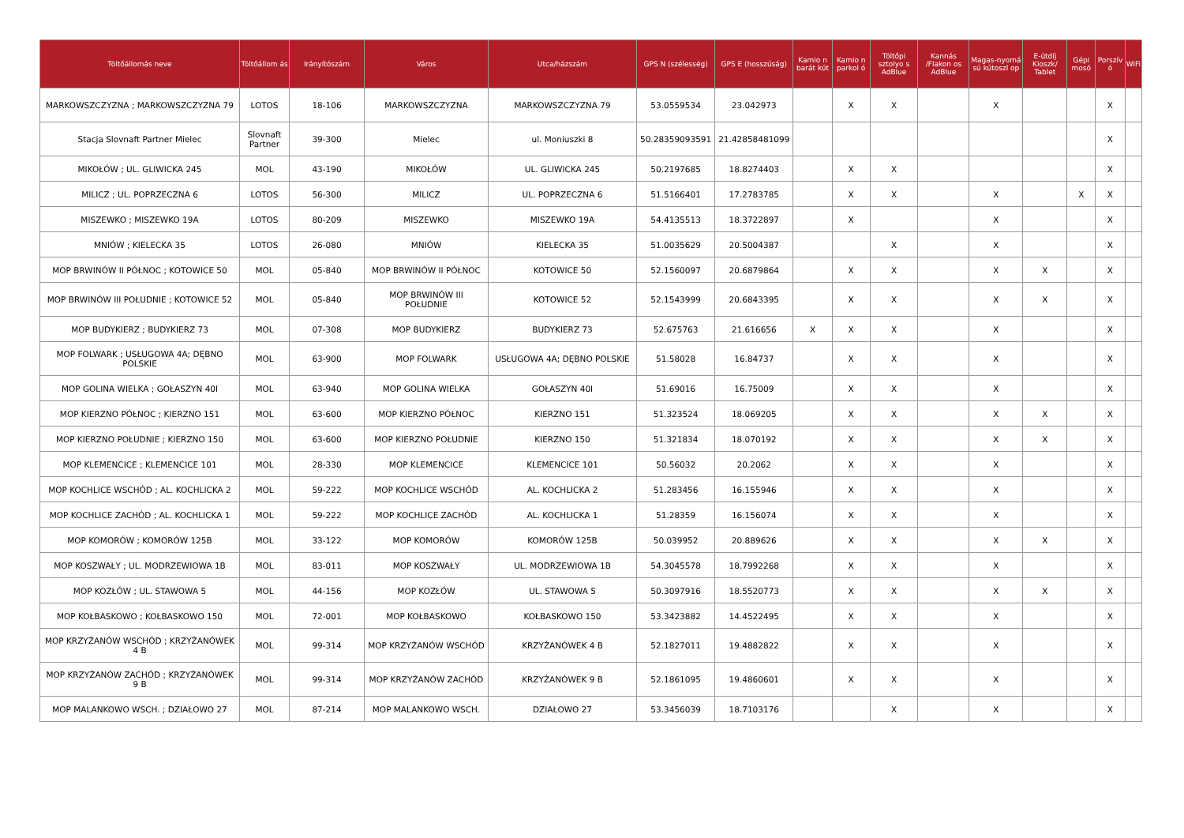| Töltőállomás neve | Töltőállom ás | Irányítószám | Város | Utca/házszám | GPS N (szélesség) | GPS E (hosszúság) | Kamio n barát kút | Kamio n parkol ó | Töltőpi sztolyo s AdBlue | Kannás /Flakon os AdBlue | Magas-nyomá sú kútoszl op | E-útdíj Kioszk/ Tablet | Gépi mosó | Porszív ó | WiFi |
| --- | --- | --- | --- | --- | --- | --- | --- | --- | --- | --- | --- | --- | --- | --- | --- |
| MARKOWSZCZYZNA ; MARKOWSZCZYZNA 79 | LOTOS | 18-106 | MARKOWSZCZYZNA | MARKOWSZCZYZNA 79 | 53.0559534 | 23.042973 | | X | X | | X | | | X | |
| Stacja Slovnaft Partner Mielec | Slovnaft Partner | 39-300 | Mielec | ul. Moniuszki 8 | 50.28359093591 | 21.42858481099 | | | | | | | | X | |
| MIKOŁÓW ; UL. GLIWICKA 245 | MOL | 43-190 | MIKOŁÓW | UL. GLIWICKA 245 | 50.2197685 | 18.8274403 | | X | X | | | | | X | |
| MILICZ ; UL. POPRZECZNA 6 | LOTOS | 56-300 | MILICZ | UL. POPRZECZNA 6 | 51.5166401 | 17.2783785 | | X | X | | X | | X | X | |
| MISZEWKO ; MISZEWKO 19A | LOTOS | 80-209 | MISZEWKO | MISZEWKO 19A | 54.4135513 | 18.3722897 | | X | | | X | | | X | |
| MNIÓW ; KIELECKA 35 | LOTOS | 26-080 | MNIÓW | KIELECKA 35 | 51.0035629 | 20.5004387 | | | X | | X | | | X | |
| MOP BRWINÓW II PÓŁNOC ; KOTOWICE 50 | MOL | 05-840 | MOP BRWINÓW II PÓŁNOC | KOTOWICE 50 | 52.1560097 | 20.6879864 | | X | X | | X | X | | X | |
| MOP BRWINÓW III POŁUDNIE ; KOTOWICE 52 | MOL | 05-840 | MOP BRWINÓW III POŁUDNIE | KOTOWICE 52 | 52.1543999 | 20.6843395 | | X | X | | X | X | | X | |
| MOP BUDYKIERZ ; BUDYKIERZ 73 | MOL | 07-308 | MOP BUDYKIERZ | BUDYKIERZ 73 | 52.675763 | 21.616656 | X | X | X | | X | | | X | |
| MOP FOLWARK ; USŁUGOWA 4A; DĘBNO POLSKIE | MOL | 63-900 | MOP FOLWARK | USŁUGOWA 4A; DĘBNO POLSKIE | 51.58028 | 16.84737 | | X | X | | X | | | X | |
| MOP GOLINA WIELKA ; GOŁASZYN 40I | MOL | 63-940 | MOP GOLINA WIELKA | GOŁASZYN 40I | 51.69016 | 16.75009 | | X | X | | X | | | X | |
| MOP KIERZNO PÓŁNOC ; KIERZNO 151 | MOL | 63-600 | MOP KIERZNO PÓŁNOC | KIERZNO 151 | 51.323524 | 18.069205 | | X | X | | X | X | | X | |
| MOP KIERZNO POŁUDNIE ; KIERZNO 150 | MOL | 63-600 | MOP KIERZNO POŁUDNIE | KIERZNO 150 | 51.321834 | 18.070192 | | X | X | | X | X | | X | |
| MOP KLEMENCICE ; KLEMENCICE 101 | MOL | 28-330 | MOP KLEMENCICE | KLEMENCICE 101 | 50.56032 | 20.2062 | | X | X | | X | | | X | |
| MOP KOCHLICE WSCHÓD ; AL. KOCHLICKA 2 | MOL | 59-222 | MOP KOCHLICE WSCHÓD | AL. KOCHLICKA 2 | 51.283456 | 16.155946 | | X | X | | X | | | X | |
| MOP KOCHLICE ZACHÓD ; AL. KOCHLICKA 1 | MOL | 59-222 | MOP KOCHLICE ZACHÓD | AL. KOCHLICKA 1 | 51.28359 | 16.156074 | | X | X | | X | | | X | |
| MOP KOMORÓW ; KOMORÓW 125B | MOL | 33-122 | MOP KOMORÓW | KOMORÓW 125B | 50.039952 | 20.889626 | | X | X | | X | X | | X | |
| MOP KOSZWAŁY ; UL. MODRZEWIOWA 1B | MOL | 83-011 | MOP KOSZWAŁY | UL. MODRZEWIOWA 1B | 54.3045578 | 18.7992268 | | X | X | | X | | | X | |
| MOP KOZŁÓW ; UL. STAWOWA 5 | MOL | 44-156 | MOP KOZŁÓW | UL. STAWOWA 5 | 50.3097916 | 18.5520773 | | X | X | | X | X | | X | |
| MOP KOŁBASKOWO ; KOŁBASKOWO 150 | MOL | 72-001 | MOP KOŁBASKOWO | KOŁBASKOWO 150 | 53.3423882 | 14.4522495 | | X | X | | X | | | X | |
| MOP KRZYŻANÓW WSCHÓD ; KRZYŻANÓWEK 4 B | MOL | 99-314 | MOP KRZYŻANÓW WSCHÓD | KRZYŻANÓWEK 4 B | 52.1827011 | 19.4882822 | | X | X | | X | | | X | |
| MOP KRZYŻANÓW ZACHÓD ; KRZYŻANÓWEK 9 B | MOL | 99-314 | MOP KRZYŻANÓW ZACHÓD | KRZYŻANÓWEK 9 B | 52.1861095 | 19.4860601 | | X | X | | X | | | X | |
| MOP MALANKOWO WSCH. ; DZIAŁOWO 27 | MOL | 87-214 | MOP MALANKOWO WSCH. | DZIAŁOWO 27 | 53.3456039 | 18.7103176 | | | X | | X | | | X | |